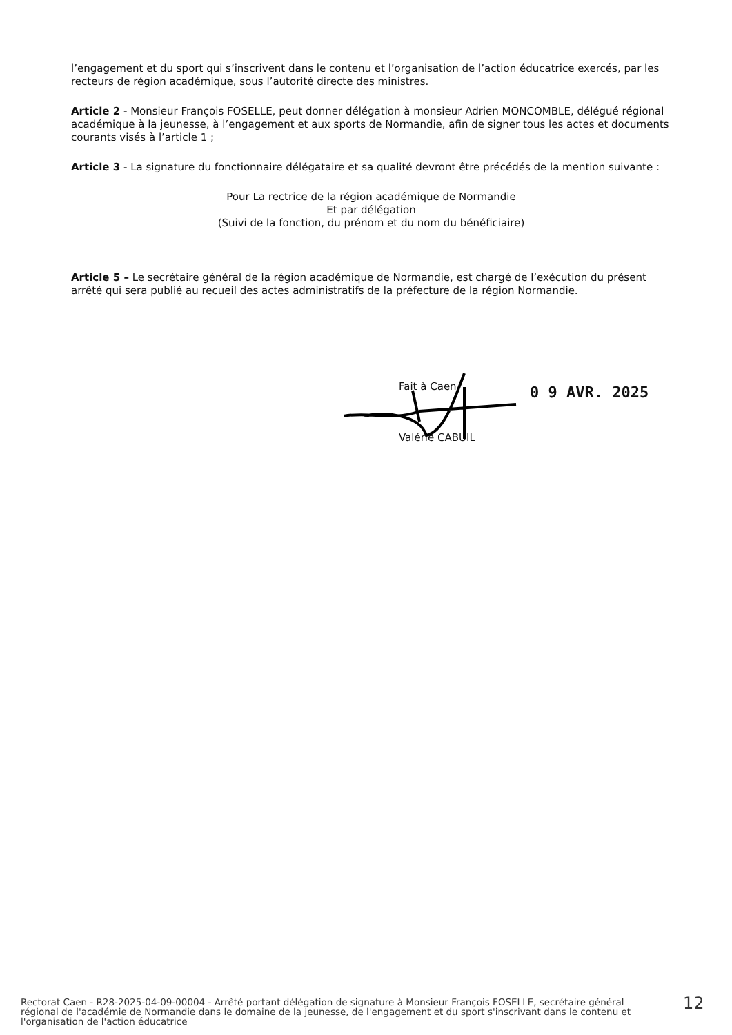l’engagement et du sport qui s’inscrivent dans le contenu et l’organisation de l’action éducatrice exercés, par les recteurs de région académique, sous l’autorité directe des ministres.
Article 2 - Monsieur François FOSELLE, peut donner délégation à monsieur Adrien MONCOMBLE, délégué régional académique à la jeunesse, à l’engagement et aux sports de Normandie, afin de signer tous les actes et documents courants visés à l’article 1 ;
Article 3 - La signature du fonctionnaire délégataire et sa qualité devront être précédés de la mention suivante :
Pour La rectrice de la région académique de Normandie
Et par délégation
(Suivi de la fonction, du prénom et du nom du bénéficiaire)
Article 5 – Le secrétaire général de la région académique de Normandie, est chargé de l’exécution du présent arrêté qui sera publié au recueil des actes administratifs de la préfecture de la région Normandie.
Fait à Caen,
0 9 AVR. 2025
Valérie CABUIL
Rectorat Caen - R28-2025-04-09-00004 - Arrêté portant délégation de signature à Monsieur François FOSELLE, secrétaire général régional de l'académie de Normandie dans le domaine de la jeunesse, de l'engagement et du sport s'inscrivant dans le contenu et l'organisation de l'action éducatrice
12